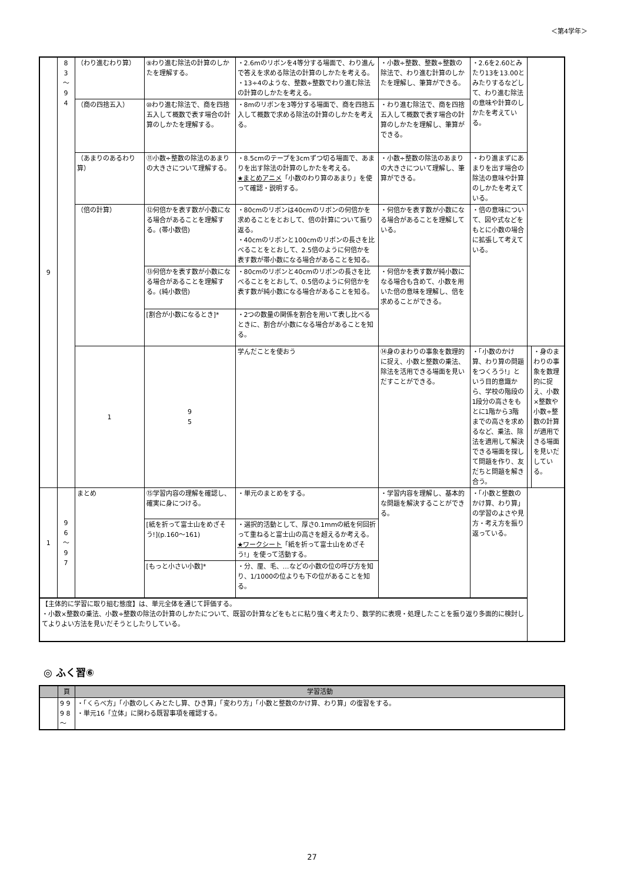＜第4学年＞
| 9 | 8 3 〜 9 4 | （わり進むわり算） | ⑨わり進む除法の計算のしかたを理解する。 | ・2.6mのリボンを4等分する場面で、わり進んで答えを求める除法の計算のしかたを考える。 ・13÷4のような、整数÷整数でわり進む除法の計算のしかたを考える。 | ・小数÷整数、整数÷整数の除法で、わり進む計算のしかたを理解し、筆算ができる。 | ・2.6を2.60とみたり13を13.00とみたりするなどして、わり進む除法の意味や計算のしかたを考えている。 | | |
| | | （商の四捨五入） | ⑩わり進む除法で、商を四捨五入して概数で表す場合の計算のしかたを理解する。 | ・8mのリボンを3等分する場面で、商を四捨五入して概数で求める除法の計算のしかたを考える。 | ・わり進む除法で、商を四捨五入して概数で表す場合の計算のしかたを理解し、筆算ができる。 | | | |
| | | （あまりのあるわり算） | ⑪小数÷整数の除法のあまりの大きさについて理解する。 | ・8.5cmのテープを3cmずつ切る場面で、あまりを出す除法の計算のしかたを考える。 ★まとめアニメ 「小数のわり算のあまり」を使って確認・説明する。 | ・小数÷整数の除法のあまりの大きさについて理解し、筆算ができる。 | ・わり進まずにあまりを出す場合の除法の意味や計算のしかたを考えている。 | | |
| | | （倍の計算） | ⑫何倍かを表す数が小数になる場合があることを理解する。(帯小数倍) | ・80cmのリボンは40cmのリボンの何倍かを求めることをとおして、倍の計算について振り返る。 ・40cmのリボンと100cmのリボンの長さを比べることをとおして、2.5倍のように何倍かを表す数が帯小数になる場合があることを知る。 | ・何倍かを表す数が小数になる場合があることを理解している。 | ・倍の意味について、図や式などをもとに小数の場合に拡張して考えている。 | | |
| | | | ⑬何倍かを表す数が小数になる場合があることを理解する。(純小数倍) | ・80cmのリボンと40cmのリボンの長さを比べることをとおして、0.5倍のように何倍かを表す数が純小数になる場合があることを知る。 | ・何倍かを表す数が純小数になる場合も含めて、小数を用いた倍の意味を理解し、倍を求めることができる。 | | | |
| | | | [割合が小数になるとき]* | ・2つの数量の関係を割合を用いて表し比べるときに、割合が小数になる場合があることを知る。 | | | | |
| | | 1 | 9 5 | 学んだことを使おう | ⑭身のまわりの事象を数理的に捉え、小数と整数の乗法、除法を活用できる場面を見いだすことができる。 | ・「小数のかけ算、わり算の問題をつくろう!」という目的意識から、学校の階段の1段分の高さをもとに1階から3階までの高さを求めるなど、乗法、除法を適用して解決できる場面を探して問題を作り、友だちと問題を解き合う。 | | ・身のまわりの事象を数理的に捉え、小数×整数や小数÷整数の計算が適用できる場面を見いだしている。 |
| 1 | 9 6 〜 9 7 | まとめ | ⑮学習内容の理解を確認し、確実に身につける。 | ・単元のまとめをする。 | ・学習内容を理解し、基本的な問題を解決することができる。 | ・「小数と整数のかけ算、わり算」の学習のよさや見方・考え方を振り返っている。 | | |
| | | | [紙を折って富士山をめざそう!](p.160〜161) | ・選択的活動として、厚さ0.1mmの紙を何回折って重ねると富士山の高さを超えるか考える。 ★ワークシート 「紙を折って富士山をめざそう!」を使って活動する。 | | | | |
| | | | [もっと小さい小数]* | ・分、厘、毛、…などの小数の位の呼び方を知り、1/1000の位よりも下の位があることを知る。 | | | | |
| 【主体的に学習に取り組む態度】は、単元全体を通じて評価する。 ・小数×整数の乗法、小数÷整数の除法の計算のしかたについて、既習の計算などをもとに粘り強く考えたり、数学的に表現・処理したことを振り返り多面的に検討してよりよい方法を見いだそうとしたりしている。 | | | | | | | | |
◎ ふく習⑥
| | 頁 | 学習活動 |
| --- | --- | --- |
| | 9 9 9 8 〜 | ・「くらべ方」「小数のしくみとたし算、ひき算」「変わり方」「小数と整数のかけ算、わり算」の復習をする。 ・単元16「立体」に関わる既習事項を確認する。 |
27